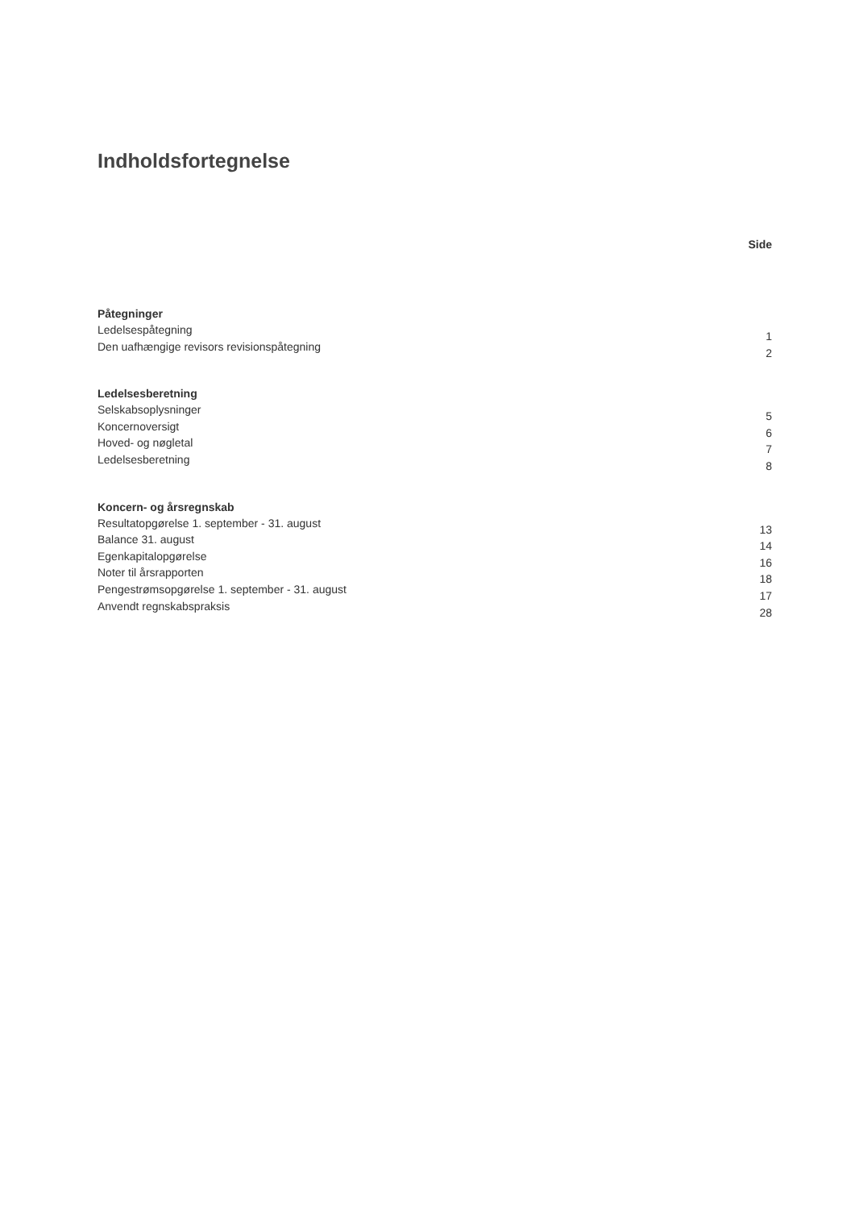Indholdsfortegnelse
Side
Påtegninger
Ledelsespåtegning 1
Den uafhængige revisors revisionspåtegning 2
Ledelsesberetning
Selskabsoplysninger 5
Koncernoversigt 6
Hoved- og nøgletal 7
Ledelsesberetning 8
Koncern- og årsregnskab
Resultatopgørelse 1. september - 31. august 13
Balance 31. august 14
Egenkapitalopgørelse 16
Noter til årsrapporten 18
Pengestrømsopgørelse 1. september - 31. august 17
Anvendt regnskabspraksis 28